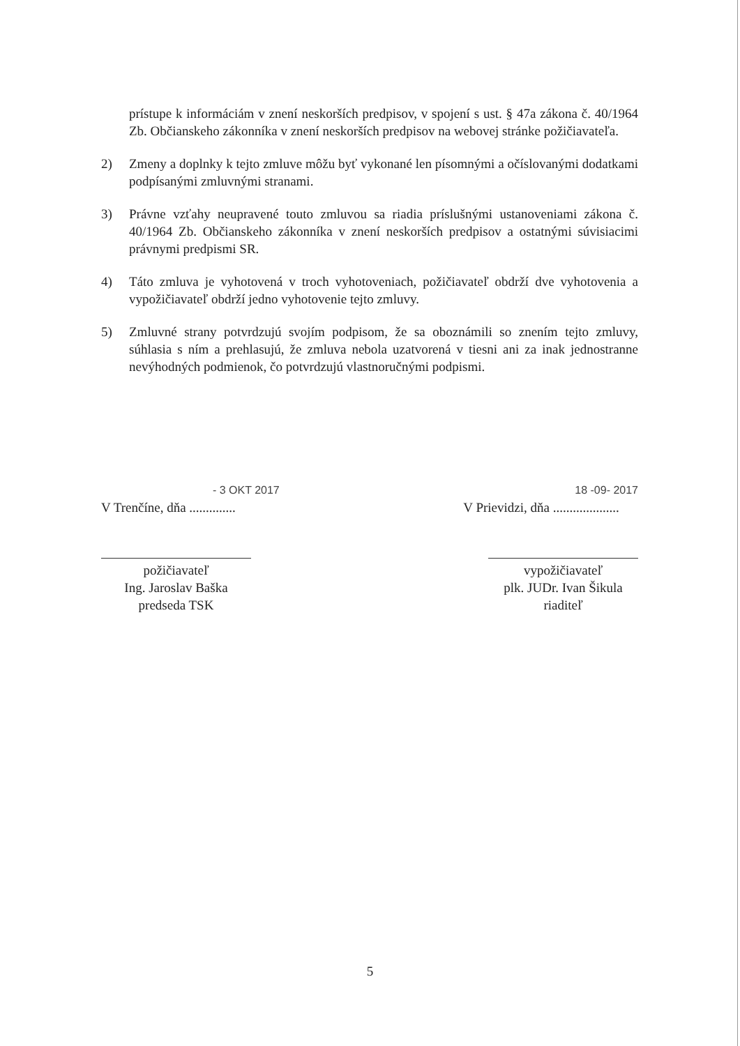prístupe k informáciám v znení neskorších predpisov, v spojení s ust. § 47a zákona č. 40/1964 Zb. Občianskeho zákonníka v znení neskorších predpisov na webovej stránke požičiavateľa.
2) Zmeny a doplnky k tejto zmluve môžu byť vykonané len písomnými a očíslovanými dodatkami podpísanými zmluvnými stranami.
3) Právne vzťahy neupravené touto zmluvou sa riadia príslušnými ustanoveniami zákona č. 40/1964 Zb. Občianskeho zákonníka v znení neskorších predpisov a ostatnými súvisiacimi právnymi predpismi SR.
4) Táto zmluva je vyhotovená v troch vyhotoveniach, požičiavateľ obdrží dve vyhotovenia a vypožičiavateľ obdrží jedno vyhotovenie tejto zmluvy.
5) Zmluvné strany potvrdzujú svojím podpisom, že sa oboznámili so znením tejto zmluvy, súhlasia s ním a prehlasujú, že zmluva nebola uzatvorená v tiesni ani za inak jednostranne nevýhodných podmienok, čo potvrdzujú vlastnoručnými podpismi.
- 3 OKT 2017
V Trenčíne, dňa ..............
18 -09- 2017
V Prievidzi, dňa ....................
požičiavateľ
Ing. Jaroslav Baška
predseda TSK
vypožičiavateľ
plk. JUDr. Ivan Šikula
riaditeľ
5